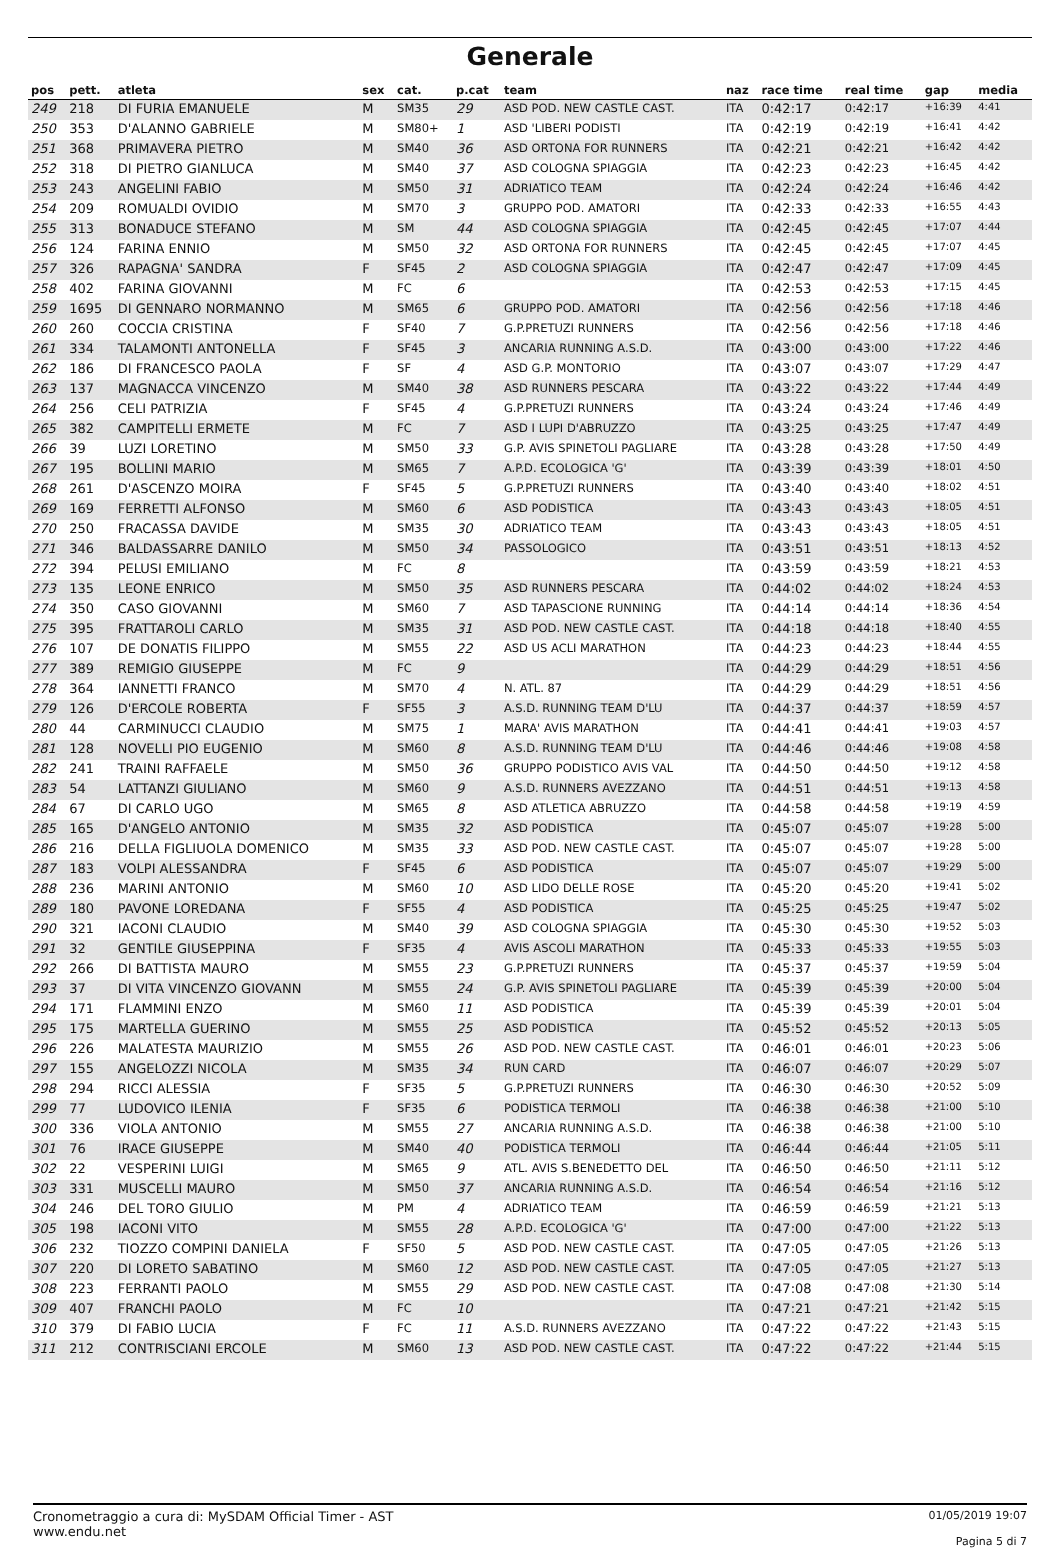Generale
| pos | pett. | atleta | sex | cat. | p.cat | team | naz | race time | real time | gap | media |
| --- | --- | --- | --- | --- | --- | --- | --- | --- | --- | --- | --- |
| 249 | 218 | DI FURIA EMANUELE | M | SM35 | 29 | ASD POD. NEW CASTLE CAST. | ITA | 0:42:17 | 0:42:17 | +16:39 | 4:41 |
| 250 | 353 | D'ALANNO GABRIELE | M | SM80+ | 1 | ASD 'LIBERI PODISTI | ITA | 0:42:19 | 0:42:19 | +16:41 | 4:42 |
| 251 | 368 | PRIMAVERA PIETRO | M | SM40 | 36 | ASD ORTONA FOR RUNNERS | ITA | 0:42:21 | 0:42:21 | +16:42 | 4:42 |
| 252 | 318 | DI PIETRO GIANLUCA | M | SM40 | 37 | ASD COLOGNA SPIAGGIA | ITA | 0:42:23 | 0:42:23 | +16:45 | 4:42 |
| 253 | 243 | ANGELINI FABIO | M | SM50 | 31 | ADRIATICO TEAM | ITA | 0:42:24 | 0:42:24 | +16:46 | 4:42 |
| 254 | 209 | ROMUALDI OVIDIO | M | SM70 | 3 | GRUPPO POD. AMATORI | ITA | 0:42:33 | 0:42:33 | +16:55 | 4:43 |
| 255 | 313 | BONADUCE STEFANO | M | SM | 44 | ASD COLOGNA SPIAGGIA | ITA | 0:42:45 | 0:42:45 | +17:07 | 4:44 |
| 256 | 124 | FARINA ENNIO | M | SM50 | 32 | ASD ORTONA FOR RUNNERS | ITA | 0:42:45 | 0:42:45 | +17:07 | 4:45 |
| 257 | 326 | RAPAGNA' SANDRA | F | SF45 | 2 | ASD COLOGNA SPIAGGIA | ITA | 0:42:47 | 0:42:47 | +17:09 | 4:45 |
| 258 | 402 | FARINA GIOVANNI | M | FC | 6 | | ITA | 0:42:53 | 0:42:53 | +17:15 | 4:45 |
| 259 | 1695 | DI GENNARO NORMANNO | M | SM65 | 6 | GRUPPO POD. AMATORI | ITA | 0:42:56 | 0:42:56 | +17:18 | 4:46 |
| 260 | 260 | COCCIA CRISTINA | F | SF40 | 7 | G.P.PRETUZI RUNNERS | ITA | 0:42:56 | 0:42:56 | +17:18 | 4:46 |
| 261 | 334 | TALAMONTI ANTONELLA | F | SF45 | 3 | ANCARIA RUNNING A.S.D. | ITA | 0:43:00 | 0:43:00 | +17:22 | 4:46 |
| 262 | 186 | DI FRANCESCO PAOLA | F | SF | 4 | ASD G.P. MONTORIO | ITA | 0:43:07 | 0:43:07 | +17:29 | 4:47 |
| 263 | 137 | MAGNACCA VINCENZO | M | SM40 | 38 | ASD RUNNERS PESCARA | ITA | 0:43:22 | 0:43:22 | +17:44 | 4:49 |
| 264 | 256 | CELI PATRIZIA | F | SF45 | 4 | G.P.PRETUZI RUNNERS | ITA | 0:43:24 | 0:43:24 | +17:46 | 4:49 |
| 265 | 382 | CAMPITELLI ERMETE | M | FC | 7 | ASD I LUPI D'ABRUZZO | ITA | 0:43:25 | 0:43:25 | +17:47 | 4:49 |
| 266 | 39 | LUZI LORETINO | M | SM50 | 33 | G.P. AVIS SPINETOLI PAGLIARE | ITA | 0:43:28 | 0:43:28 | +17:50 | 4:49 |
| 267 | 195 | BOLLINI MARIO | M | SM65 | 7 | A.P.D. ECOLOGICA 'G' | ITA | 0:43:39 | 0:43:39 | +18:01 | 4:50 |
| 268 | 261 | D'ASCENZO MOIRA | F | SF45 | 5 | G.P.PRETUZI RUNNERS | ITA | 0:43:40 | 0:43:40 | +18:02 | 4:51 |
| 269 | 169 | FERRETTI ALFONSO | M | SM60 | 6 | ASD PODISTICA | ITA | 0:43:43 | 0:43:43 | +18:05 | 4:51 |
| 270 | 250 | FRACASSA DAVIDE | M | SM35 | 30 | ADRIATICO TEAM | ITA | 0:43:43 | 0:43:43 | +18:05 | 4:51 |
| 271 | 346 | BALDASSARRE DANILO | M | SM50 | 34 | PASSOLOGICO | ITA | 0:43:51 | 0:43:51 | +18:13 | 4:52 |
| 272 | 394 | PELUSI EMILIANO | M | FC | 8 | | ITA | 0:43:59 | 0:43:59 | +18:21 | 4:53 |
| 273 | 135 | LEONE ENRICO | M | SM50 | 35 | ASD RUNNERS PESCARA | ITA | 0:44:02 | 0:44:02 | +18:24 | 4:53 |
| 274 | 350 | CASO GIOVANNI | M | SM60 | 7 | ASD TAPASCIONE RUNNING | ITA | 0:44:14 | 0:44:14 | +18:36 | 4:54 |
| 275 | 395 | FRATTAROLI CARLO | M | SM35 | 31 | ASD POD. NEW CASTLE CAST. | ITA | 0:44:18 | 0:44:18 | +18:40 | 4:55 |
| 276 | 107 | DE DONATIS FILIPPO | M | SM55 | 22 | ASD US ACLI MARATHON | ITA | 0:44:23 | 0:44:23 | +18:44 | 4:55 |
| 277 | 389 | REMIGIO GIUSEPPE | M | FC | 9 | | ITA | 0:44:29 | 0:44:29 | +18:51 | 4:56 |
| 278 | 364 | IANNETTI FRANCO | M | SM70 | 4 | N. ATL. 87 | ITA | 0:44:29 | 0:44:29 | +18:51 | 4:56 |
| 279 | 126 | D'ERCOLE ROBERTA | F | SF55 | 3 | A.S.D. RUNNING TEAM D'LU | ITA | 0:44:37 | 0:44:37 | +18:59 | 4:57 |
| 280 | 44 | CARMINUCCI CLAUDIO | M | SM75 | 1 | MARA' AVIS MARATHON | ITA | 0:44:41 | 0:44:41 | +19:03 | 4:57 |
| 281 | 128 | NOVELLI PIO EUGENIO | M | SM60 | 8 | A.S.D. RUNNING TEAM D'LU | ITA | 0:44:46 | 0:44:46 | +19:08 | 4:58 |
| 282 | 241 | TRAINI RAFFAELE | M | SM50 | 36 | GRUPPO PODISTICO AVIS VAL | ITA | 0:44:50 | 0:44:50 | +19:12 | 4:58 |
| 283 | 54 | LATTANZI GIULIANO | M | SM60 | 9 | A.S.D. RUNNERS AVEZZANO | ITA | 0:44:51 | 0:44:51 | +19:13 | 4:58 |
| 284 | 67 | DI CARLO UGO | M | SM65 | 8 | ASD ATLETICA ABRUZZO | ITA | 0:44:58 | 0:44:58 | +19:19 | 4:59 |
| 285 | 165 | D'ANGELO ANTONIO | M | SM35 | 32 | ASD PODISTICA | ITA | 0:45:07 | 0:45:07 | +19:28 | 5:00 |
| 286 | 216 | DELLA FIGLIUOLA DOMENICO | M | SM35 | 33 | ASD POD. NEW CASTLE CAST. | ITA | 0:45:07 | 0:45:07 | +19:28 | 5:00 |
| 287 | 183 | VOLPI ALESSANDRA | F | SF45 | 6 | ASD PODISTICA | ITA | 0:45:07 | 0:45:07 | +19:29 | 5:00 |
| 288 | 236 | MARINI ANTONIO | M | SM60 | 10 | ASD LIDO DELLE ROSE | ITA | 0:45:20 | 0:45:20 | +19:41 | 5:02 |
| 289 | 180 | PAVONE LOREDANA | F | SF55 | 4 | ASD PODISTICA | ITA | 0:45:25 | 0:45:25 | +19:47 | 5:02 |
| 290 | 321 | IACONI CLAUDIO | M | SM40 | 39 | ASD COLOGNA SPIAGGIA | ITA | 0:45:30 | 0:45:30 | +19:52 | 5:03 |
| 291 | 32 | GENTILE GIUSEPPINA | F | SF35 | 4 | AVIS ASCOLI MARATHON | ITA | 0:45:33 | 0:45:33 | +19:55 | 5:03 |
| 292 | 266 | DI BATTISTA MAURO | M | SM55 | 23 | G.P.PRETUZI RUNNERS | ITA | 0:45:37 | 0:45:37 | +19:59 | 5:04 |
| 293 | 37 | DI VITA VINCENZO GIOVANN | M | SM55 | 24 | G.P. AVIS SPINETOLI PAGLIARE | ITA | 0:45:39 | 0:45:39 | +20:00 | 5:04 |
| 294 | 171 | FLAMMINI ENZO | M | SM60 | 11 | ASD PODISTICA | ITA | 0:45:39 | 0:45:39 | +20:01 | 5:04 |
| 295 | 175 | MARTELLA GUERINO | M | SM55 | 25 | ASD PODISTICA | ITA | 0:45:52 | 0:45:52 | +20:13 | 5:05 |
| 296 | 226 | MALATESTA MAURIZIO | M | SM55 | 26 | ASD POD. NEW CASTLE CAST. | ITA | 0:46:01 | 0:46:01 | +20:23 | 5:06 |
| 297 | 155 | ANGELOZZI NICOLA | M | SM35 | 34 | RUN CARD | ITA | 0:46:07 | 0:46:07 | +20:29 | 5:07 |
| 298 | 294 | RICCI ALESSIA | F | SF35 | 5 | G.P.PRETUZI RUNNERS | ITA | 0:46:30 | 0:46:30 | +20:52 | 5:09 |
| 299 | 77 | LUDOVICO ILENIA | F | SF35 | 6 | PODISTICA TERMOLI | ITA | 0:46:38 | 0:46:38 | +21:00 | 5:10 |
| 300 | 336 | VIOLA ANTONIO | M | SM55 | 27 | ANCARIA RUNNING A.S.D. | ITA | 0:46:38 | 0:46:38 | +21:00 | 5:10 |
| 301 | 76 | IRACE GIUSEPPE | M | SM40 | 40 | PODISTICA TERMOLI | ITA | 0:46:44 | 0:46:44 | +21:05 | 5:11 |
| 302 | 22 | VESPERINI LUIGI | M | SM65 | 9 | ATL. AVIS S.BENEDETTO DEL | ITA | 0:46:50 | 0:46:50 | +21:11 | 5:12 |
| 303 | 331 | MUSCELLI MAURO | M | SM50 | 37 | ANCARIA RUNNING A.S.D. | ITA | 0:46:54 | 0:46:54 | +21:16 | 5:12 |
| 304 | 246 | DEL TORO GIULIO | M | PM | 4 | ADRIATICO TEAM | ITA | 0:46:59 | 0:46:59 | +21:21 | 5:13 |
| 305 | 198 | IACONI VITO | M | SM55 | 28 | A.P.D. ECOLOGICA 'G' | ITA | 0:47:00 | 0:47:00 | +21:22 | 5:13 |
| 306 | 232 | TIOZZO COMPINI DANIELA | F | SF50 | 5 | ASD POD. NEW CASTLE CAST. | ITA | 0:47:05 | 0:47:05 | +21:26 | 5:13 |
| 307 | 220 | DI LORETO SABATINO | M | SM60 | 12 | ASD POD. NEW CASTLE CAST. | ITA | 0:47:05 | 0:47:05 | +21:27 | 5:13 |
| 308 | 223 | FERRANTI PAOLO | M | SM55 | 29 | ASD POD. NEW CASTLE CAST. | ITA | 0:47:08 | 0:47:08 | +21:30 | 5:14 |
| 309 | 407 | FRANCHI PAOLO | M | FC | 10 | | ITA | 0:47:21 | 0:47:21 | +21:42 | 5:15 |
| 310 | 379 | DI FABIO LUCIA | F | FC | 11 | A.S.D. RUNNERS AVEZZANO | ITA | 0:47:22 | 0:47:22 | +21:43 | 5:15 |
| 311 | 212 | CONTRISCIANI ERCOLE | M | SM60 | 13 | ASD POD. NEW CASTLE CAST. | ITA | 0:47:22 | 0:47:22 | +21:44 | 5:15 |
Cronometraggio a cura di: MySDAM Official Timer - AST
www.endu.net
01/05/2019 19:07
Pagina 5 di 7